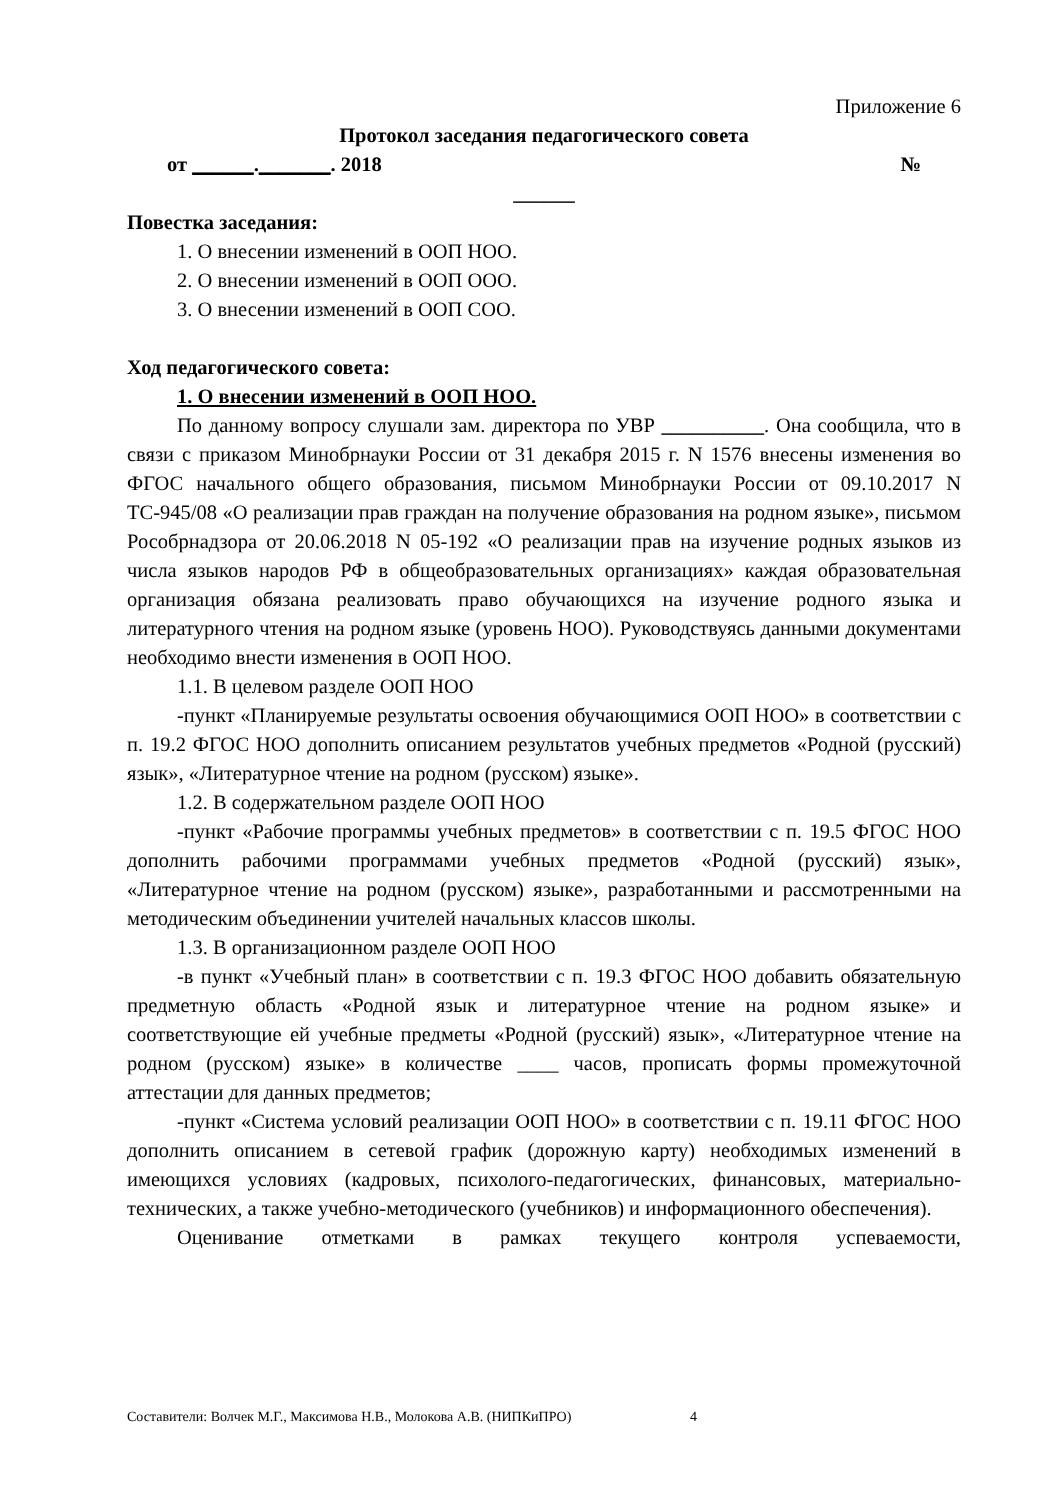Приложение 6
Протокол заседания педагогического совета
от ______._______. 2018 №
______
Повестка заседания:
1. О внесении изменений в ООП НОО.
2. О внесении изменений в ООП ООО.
3. О внесении изменений в ООП СОО.
Ход педагогического совета:
1. О внесении изменений в ООП НОО.
По данному вопросу слушали зам. директора по УВР __________. Она сообщила, что в связи с приказом Минобрнауки России от 31 декабря 2015 г. N 1576 внесены изменения во ФГОС начального общего образования, письмом Минобрнауки России от 09.10.2017 N ТС-945/08 «О реализации прав граждан на получение образования на родном языке», письмом Рособрнадзора от 20.06.2018 N 05-192 «О реализации прав на изучение родных языков из числа языков народов РФ в общеобразовательных организациях» каждая образовательная организация обязана реализовать право обучающихся на изучение родного языка и литературного чтения на родном языке (уровень НОО). Руководствуясь данными документами необходимо внести изменения в ООП НОО.
1.1. В целевом разделе ООП НОО
-пункт «Планируемые результаты освоения обучающимися ООП НОО» в соответствии с п. 19.2 ФГОС НОО дополнить описанием результатов учебных предметов «Родной (русский) язык», «Литературное чтение на родном (русском) языке».
1.2. В содержательном разделе ООП НОО
-пункт «Рабочие программы учебных предметов» в соответствии с п. 19.5 ФГОС НОО дополнить рабочими программами учебных предметов «Родной (русский) язык», «Литературное чтение на родном (русском) языке», разработанными и рассмотренными на методическим объединении учителей начальных классов школы.
1.3. В организационном разделе ООП НОО
-в пункт «Учебный план» в соответствии с п. 19.3 ФГОС НОО добавить обязательную предметную область «Родной язык и литературное чтение на родном языке» и соответствующие ей учебные предметы «Родной (русский) язык», «Литературное чтение на родном (русском) языке» в количестве ____ часов, прописать формы промежуточной аттестации для данных предметов;
-пункт «Система условий реализации ООП НОО» в соответствии с п. 19.11 ФГОС НОО дополнить описанием в сетевой график (дорожную карту) необходимых изменений в имеющихся условиях (кадровых, психолого-педагогических, финансовых, материально-технических, а также учебно-методического (учебников) и информационного обеспечения).
Оценивание отметками в рамках текущего контроля успеваемости,
Составители: Волчек М.Г., Максимова Н.В., Молокова А.В. (НИПКиПРО) 4